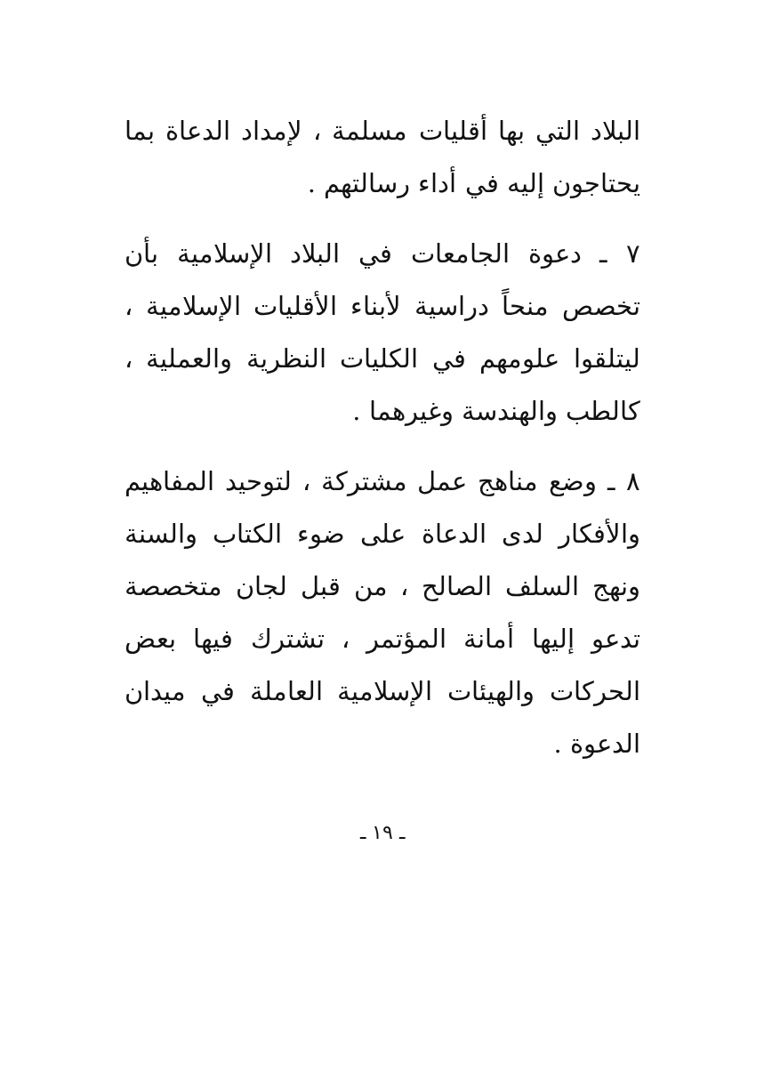البلاد التي بها أقليات مسلمة ، لإمداد الدعاة بما يحتاجون إليه في أداء رسالتهم .
٧ ـ دعوة الجامعات في البلاد الإسلامية بأن تخصص منحاً دراسية لأبناء الأقليات الإسلامية ، ليتلقوا علومهم في الكليات النظرية والعملية ، كالطب والهندسة وغيرهما .
٨ ـ وضع مناهج عمل مشتركة ، لتوحيد المفاهيم والأفكار لدى الدعاة على ضوء الكتاب والسنة ونهج السلف الصالح ، من قبل لجان متخصصة تدعو إليها أمانة المؤتمر ، تشترك فيها بعض الحركات والهيئات الإسلامية العاملة في ميدان الدعوة .
ـ ١٩ ـ